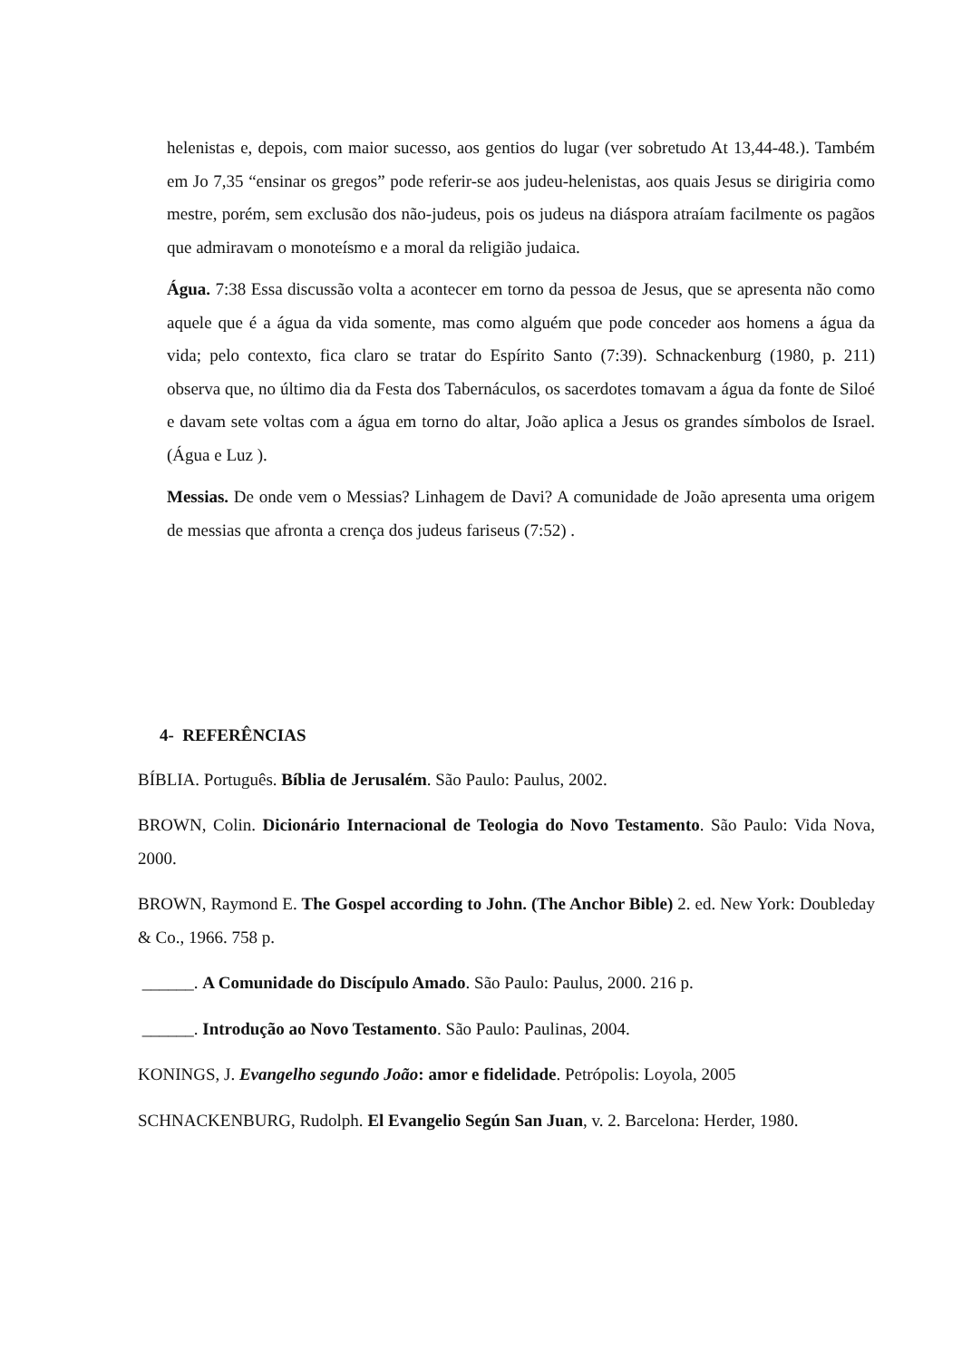helenistas e, depois, com maior sucesso, aos gentios do lugar (ver sobretudo At 13,44-48.). Também em Jo 7,35 “ensinar os gregos” pode referir-se aos judeu-helenistas, aos quais Jesus se dirigiria como mestre, porém, sem exclusão dos não-judeus, pois os judeus na diáspora atraíam facilmente os pagãos que admiravam o monoteísmo e a moral da religião judaica.
Água. 7:38 Essa discussão volta a acontecer em torno da pessoa de Jesus, que se apresenta não como aquele que é a água da vida somente, mas como alguém que pode conceder aos homens a água da vida; pelo contexto, fica claro se tratar do Espírito Santo (7:39). Schnackenburg (1980, p. 211) observa que, no último dia da Festa dos Tabernáculos, os sacerdotes tomavam a água da fonte de Siloé e davam sete voltas com a água em torno do altar, João aplica a Jesus os grandes símbolos de Israel.(Água e Luz ).
Messias. De onde vem o Messias? Linhagem de Davi? A comunidade de João apresenta uma origem de messias que afronta a crença dos judeus fariseus (7:52) .
4- REFERÊNCIAS
BÍBLIA. Português. Bíblia de Jerusalém. São Paulo: Paulus, 2002.
BROWN, Colin. Dicionário Internacional de Teologia do Novo Testamento. São Paulo: Vida Nova, 2000.
BROWN, Raymond E. The Gospel according to John. (The Anchor Bible) 2. ed. New York: Doubleday & Co., 1966. 758 p.
______. A Comunidade do Discípulo Amado. São Paulo: Paulus, 2000. 216 p.
______. Introdução ao Novo Testamento. São Paulo: Paulinas, 2004.
KONINGS, J. Evangelho segundo João: amor e fidelidade. Petrópolis: Loyola, 2005
SCHNACKENBURG, Rudolph. El Evangelio Según San Juan, v. 2. Barcelona: Herder, 1980.